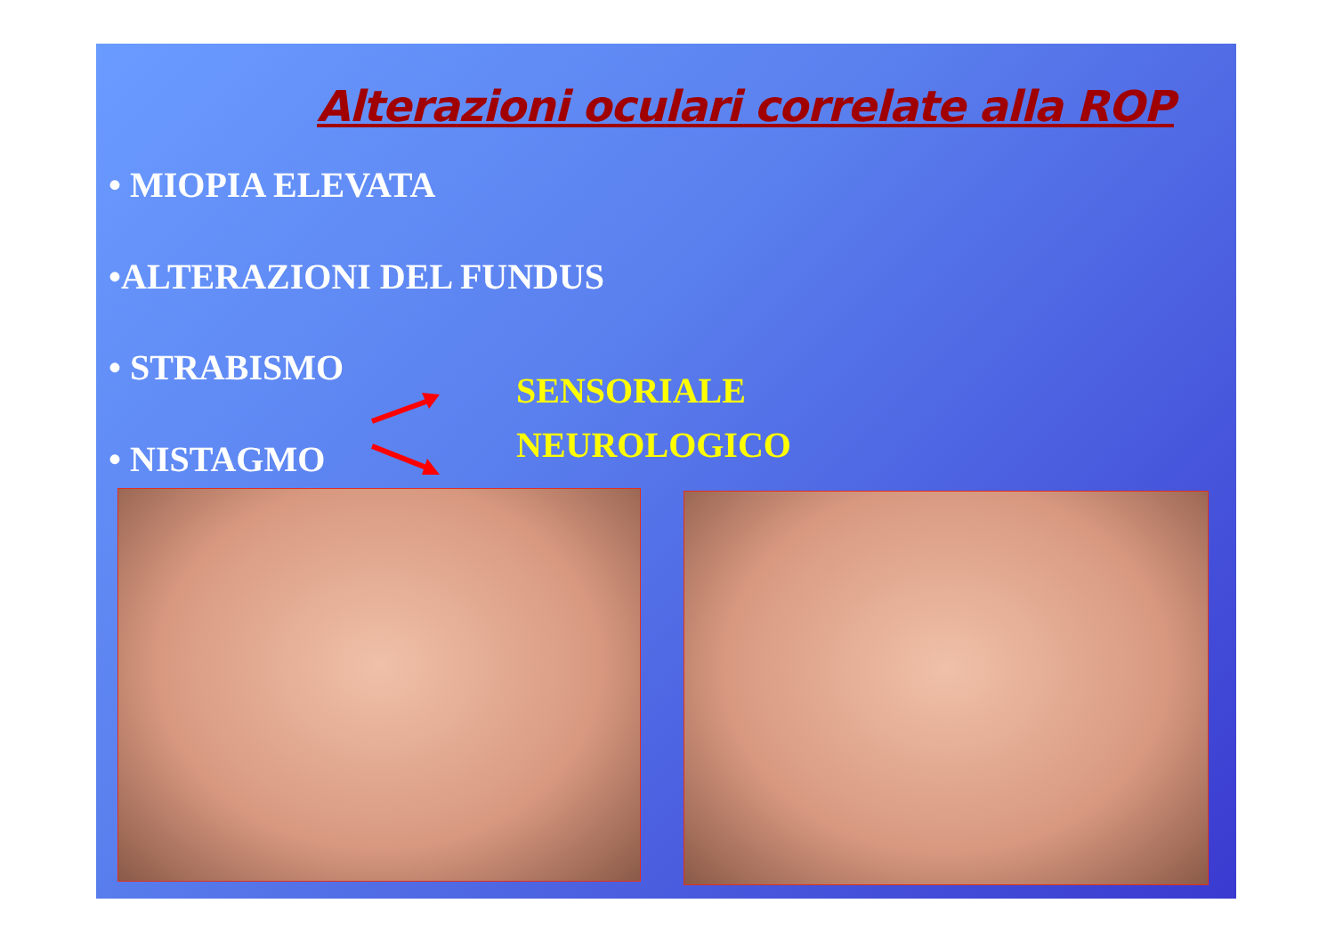Alterazioni oculari correlate alla ROP
• MIOPIA ELEVATA
•ALTERAZIONI DEL FUNDUS
• STRABISMO
• NISTAGMO
SENSORIALE
NEUROLOGICO